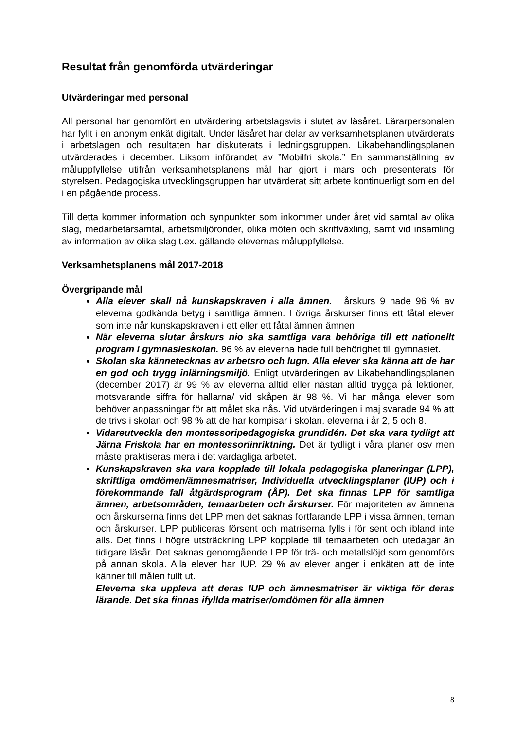Resultat från genomförda utvärderingar
Utvärderingar med personal
All personal har genomfört en utvärdering arbetslagsvis i slutet av läsåret. Lärarpersonalen har fyllt i en anonym enkät digitalt. Under läsåret har delar av verksamhetsplanen utvärderats i arbetslagen och resultaten har diskuterats i ledningsgruppen. Likabehandlingsplanen utvärderades i december. Liksom införandet av ”Mobilfri skola.” En sammanställning av måluppfyllelse utifrån verksamhetsplanens mål har gjort i mars och presenterats för styrelsen. Pedagogiska utvecklingsgruppen har utvärderat sitt arbete kontinuerligt som en del i en pågående process.
Till detta kommer information och synpunkter som inkommer under året vid samtal av olika slag, medarbetarsamtal, arbetsmiljöronder, olika möten och skriftväxling, samt vid insamling av information av olika slag t.ex. gällande elevernas måluppfyllelse.
Verksamhetsplanens mål 2017-2018
Övergripande mål
Alla elever skall nå kunskapskraven i alla ämnen. I årskurs 9 hade 96 % av eleverna godkända betyg i samtliga ämnen. I övriga årskurser finns ett fåtal elever som inte når kunskapskraven i ett eller ett fåtal ämnen ämnen.
När eleverna slutar årskurs nio ska samtliga vara behöriga till ett nationellt program i gymnasieskolan. 96 % av eleverna hade full behörighet till gymnasiet.
Skolan ska kännetecknas av arbetsro och lugn. Alla elever ska känna att de har en god och trygg inlärningsmiljö. Enligt utvärderingen av Likabehandlingsplanen (december 2017) är 99 % av eleverna alltid eller nästan alltid trygga på lektioner, motsvarande siffra för hallarna/ vid skåpen är 98 %. Vi har många elever som behöver anpassningar för att målet ska nås. Vid utvärderingen i maj svarade 94 % att de trivs i skolan och 98 % att de har kompisar i skolan. eleverna i år 2, 5 och 8.
Vidareutveckla den montessoripedagogiska grundidén. Det ska vara tydligt att Järna Friskola har en montessoriinriktning. Det är tydligt i våra planer osv men måste praktiseras mera i det vardagliga arbetet.
Kunskapskraven ska vara kopplade till lokala pedagogiska planeringar (LPP), skriftliga omdömen/ämnesmatriser, Individuella utvecklingsplaner (IUP) och i förekommande fall åtgärdsprogram (ÅP). Det ska finnas LPP för samtliga ämnen, arbetsområden, temaarbeten och årskurser. För majoriteten av ämnena och årskurserna finns det LPP men det saknas fortfarande LPP i vissa ämnen, teman och årskurser. LPP publiceras försent och matriserna fylls i för sent och ibland inte alls. Det finns i högre utsträckning LPP kopplade till temaarbeten och utedagar än tidigare läsår. Det saknas genomgående LPP för trä- och metallslöjd som genomförs på annan skola. Alla elever har IUP. 29 % av elever anger i enkäten att de inte känner till målen fullt ut.
Eleverna ska uppleva att deras IUP och ämnesmatriser är viktiga för deras lärande. Det ska finnas ifyllda matriser/omdömen för alla ämnen
8